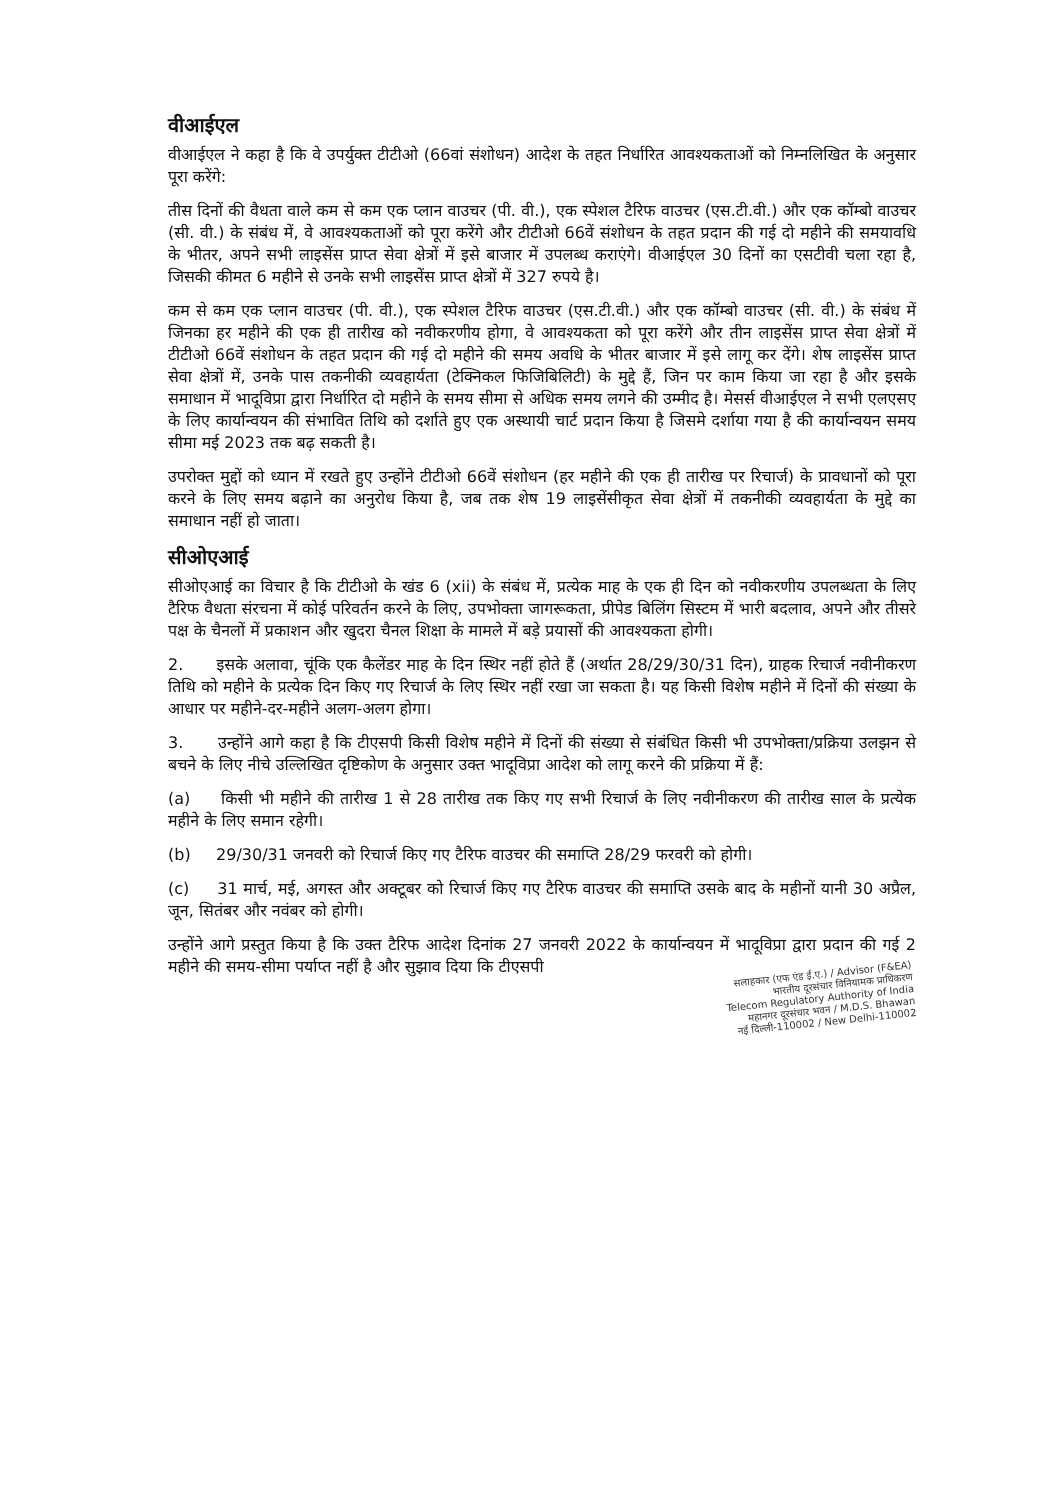वीआईएल
वीआईएल ने कहा है कि वे उपर्युक्त टीटीओ (66वां संशोधन) आदेश के तहत निर्धारित आवश्यकताओं को निम्नलिखित के अनुसार पूरा करेंगे:
तीस दिनों की वैधता वाले कम से कम एक प्लान वाउचर (पी. वी.), एक स्पेशल टैरिफ वाउचर (एस.टी.वी.) और एक कॉम्बो वाउचर (सी. वी.) के संबंध में, वे आवश्यकताओं को पूरा करेंगे और टीटीओ 66वें संशोधन के तहत प्रदान की गई दो महीने की समयावधि के भीतर, अपने सभी लाइसेंस प्राप्त सेवा क्षेत्रों में इसे बाजार में उपलब्ध कराएंगे। वीआईएल 30 दिनों का एसटीवी चला रहा है, जिसकी कीमत 6 महीने से उनके सभी लाइसेंस प्राप्त क्षेत्रों में 327 रुपये है।
कम से कम एक प्लान वाउचर (पी. वी.), एक स्पेशल टैरिफ वाउचर (एस.टी.वी.) और एक कॉम्बो वाउचर (सी. वी.) के संबंध में जिनका हर महीने की एक ही तारीख को नवीकरणीय होगा, वे आवश्यकता को पूरा करेंगे और तीन लाइसेंस प्राप्त सेवा क्षेत्रों में टीटीओ 66वें संशोधन के तहत प्रदान की गई दो महीने की समय अवधि के भीतर बाजार में इसे लागू कर देंगे। शेष लाइसेंस प्राप्त सेवा क्षेत्रों में, उनके पास तकनीकी व्यवहार्यता (टेक्निकल फिजिबिलिटी) के मुद्दे हैं, जिन पर काम किया जा रहा है और इसके समाधान में भादूविप्रा द्वारा निर्धारित दो महीने के समय सीमा से अधिक समय लगने की उम्मीद है। मेसर्स वीआईएल ने सभी एलएसए के लिए कार्यान्वयन की संभावित तिथि को दर्शाते हुए एक अस्थायी चार्ट प्रदान किया है जिसमे दर्शाया गया है की कार्यान्वयन समय सीमा मई 2023 तक बढ़ सकती है।
उपरोक्त मुद्दों को ध्यान में रखते हुए उन्होंने टीटीओ 66वें संशोधन (हर महीने की एक ही तारीख पर रिचार्ज) के प्रावधानों को पूरा करने के लिए समय बढ़ाने का अनुरोध किया है, जब तक शेष 19 लाइसेंसीकृत सेवा क्षेत्रों में तकनीकी व्यवहार्यता के मुद्दे का समाधान नहीं हो जाता।
सीओएआई
सीओएआई का विचार है कि टीटीओ के खंड 6 (xii) के संबंध में, प्रत्येक माह के एक ही दिन को नवीकरणीय उपलब्धता के लिए टैरिफ वैधता संरचना में कोई परिवर्तन करने के लिए, उपभोक्ता जागरूकता, प्रीपेड बिलिंग सिस्टम में भारी बदलाव, अपने और तीसरे पक्ष के चैनलों में प्रकाशन और खुदरा चैनल शिक्षा के मामले में बड़े प्रयासों की आवश्यकता होगी।
2. इसके अलावा, चूंकि एक कैलेंडर माह के दिन स्थिर नहीं होते हैं (अर्थात 28/29/30/31 दिन), ग्राहक रिचार्ज नवीनीकरण तिथि को महीने के प्रत्येक दिन किए गए रिचार्ज के लिए स्थिर नहीं रखा जा सकता है। यह किसी विशेष महीने में दिनों की संख्या के आधार पर महीने-दर-महीने अलग-अलग होगा।
3. उन्होंने आगे कहा है कि टीएसपी किसी विशेष महीने में दिनों की संख्या से संबंधित किसी भी उपभोक्ता/प्रक्रिया उलझन से बचने के लिए नीचे उल्लिखित दृष्टिकोण के अनुसार उक्त भादूविप्रा आदेश को लागू करने की प्रक्रिया में हैं:
(a) किसी भी महीने की तारीख 1 से 28 तारीख तक किए गए सभी रिचार्ज के लिए नवीनीकरण की तारीख साल के प्रत्येक महीने के लिए समान रहेगी।
(b) 29/30/31 जनवरी को रिचार्ज किए गए टैरिफ वाउचर की समाप्ति 28/29 फरवरी को होगी।
(c) 31 मार्च, मई, अगस्त और अक्टूबर को रिचार्ज किए गए टैरिफ वाउचर की समाप्ति उसके बाद के महीनों यानी 30 अप्रैल, जून, सितंबर और नवंबर को होगी।
उन्होंने आगे प्रस्तुत किया है कि उक्त टैरिफ आदेश दिनांक 27 जनवरी 2022 के कार्यान्वयन में भादूविप्रा द्वारा प्रदान की गई 2 महीने की समय-सीमा पर्याप्त नहीं है और सुझाव दिया कि टीएसपी
सलाहकार (एफ एंड ई.ए.) / Advisor (F&EA)
भारतीय दूरसंचार विनियामक प्राधिकरण
Telecom Regulatory Authority of India
महानगर दूरसंचार भवन / M.D.S. Bhawan
नई दिल्ली-110002 / New Delhi-110002